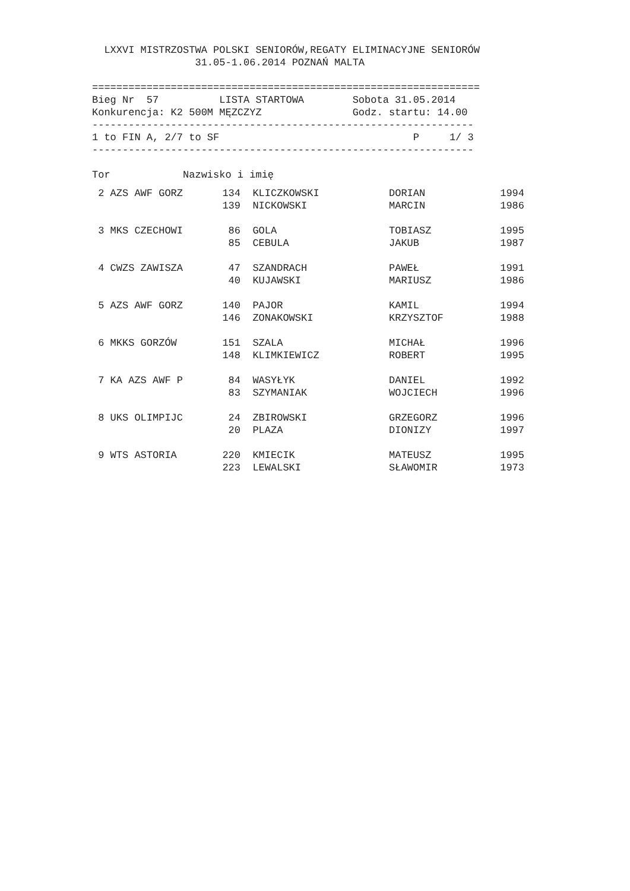LXXVI MISTRZOSTWA POLSKI SENIORÓW,REGATY ELIMINACYJNE SENIORÓW
                 31.05-1.06.2014 POZNAŃ MALTA

================================================================
Bieg Nr  57          LISTA STARTOWA        Sobota 31.05.2014
Konkurencja: K2 500M MĘZCZYZ               Godz. startu: 14.00
---------------------------------------------------------------
1 to FIN A, 2/7 to SF                                P     1/ 3
---------------------------------------------------------------

Tor            Nazwisko i imię
| 2 AZS AWF GORZ | 134 | KLICZKOWSKI | DORIAN | 1994 |
| | 139 | NICKOWSKI | MARCIN | 1986 |
| 3 MKS CZECHOWI | 86 | GOLA | TOBIASZ | 1995 |
| | 85 | CEBULA | JAKUB | 1987 |
| 4 CWZS ZAWISZA | 47 | SZANDRACH | PAWEŁ | 1991 |
| | 40 | KUJAWSKI | MARIUSZ | 1986 |
| 5 AZS AWF GORZ | 140 | PAJOR | KAMIL | 1994 |
| | 146 | ZONAKOWSKI | KRZYSZTOF | 1988 |
| 6 MKKS GORZÓW | 151 | SZALA | MICHAŁ | 1996 |
| | 148 | KLIMKIEWICZ | ROBERT | 1995 |
| 7 KA AZS AWF P | 84 | WASYŁYK | DANIEL | 1992 |
| | 83 | SZYMANIAK | WOJCIECH | 1996 |
| 8 UKS OLIMPIJC | 24 | ZBIROWSKI | GRZEGORZ | 1996 |
| | 20 | PLAZA | DIONIZY | 1997 |
| 9 WTS ASTORIA | 220 | KMIECIK | MATEUSZ | 1995 |
| | 223 | LEWALSKI | SŁAWOMIR | 1973 |